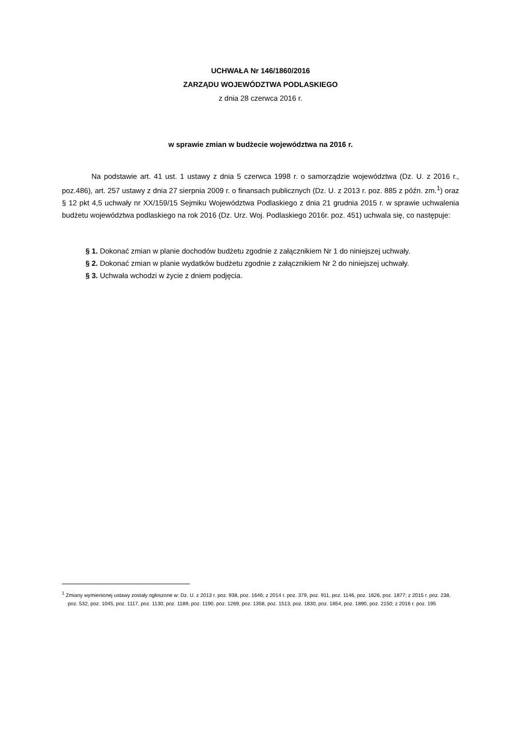UCHWAŁA Nr 146/1860/2016
ZARZĄDU WOJEWÓDZTWA PODLASKIEGO
z dnia 28 czerwca 2016 r.
w sprawie zmian w budżecie województwa na 2016 r.
Na podstawie art. 41 ust. 1 ustawy z dnia 5 czerwca 1998 r. o samorządzie województwa (Dz. U. z 2016 r., poz.486), art. 257 ustawy z dnia 27 sierpnia 2009 r. o finansach publicznych (Dz. U. z 2013 r. poz. 885 z późn. zm.<sup>1</sup>) oraz § 12 pkt 4,5 uchwały nr XX/159/15 Sejmiku Województwa Podlaskiego z dnia 21 grudnia 2015 r. w sprawie uchwalenia budżetu województwa podlaskiego na rok 2016 (Dz. Urz. Woj. Podlaskiego 2016r. poz. 451) uchwala się, co następuje:
§ 1. Dokonać zmian w planie dochodów budżetu zgodnie z załącznikiem Nr 1 do niniejszej uchwały.
§ 2. Dokonać zmian w planie wydatków budżetu zgodnie z załącznikiem Nr 2 do niniejszej uchwały.
§ 3. Uchwała wchodzi w życie z dniem podjęcia.
<sup>1</sup> Zmiany wymienionej ustawy zostały ogłoszone w: Dz. U. z 2013 r. poz. 938, poz. 1646; z 2014 r. poz. 379, poz. 911, poz. 1146, poz. 1626, poz. 1877; z 2015 r. poz. 238, poz. 532, poz. 1045, poz. 1117, poz. 1130, poz. 1189, poz. 1190, poz. 1269, poz. 1358, poz. 1513, poz. 1830, poz. 1854, poz. 1890, poz. 2150; z 2016 r. poz. 195